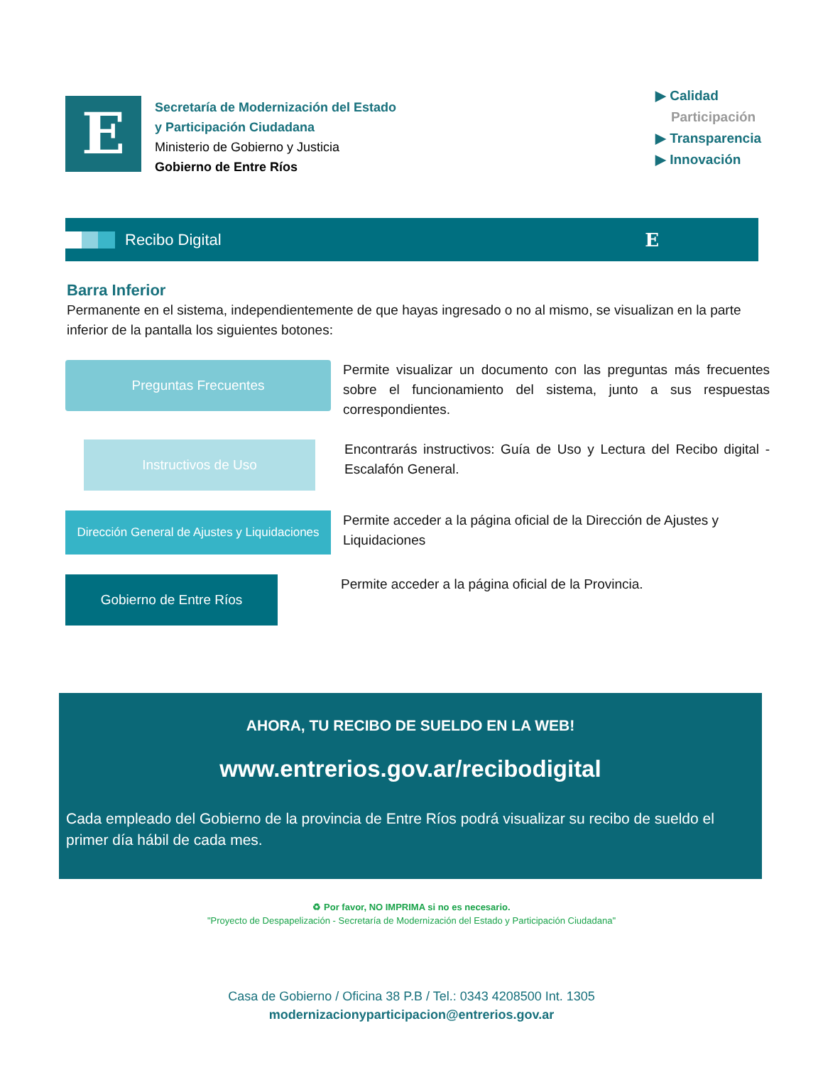E
Secretaría de Modernización del Estado
y Participación Ciudadana
Ministerio de Gobierno y Justicia
Gobierno de Entre Ríos
▶ Calidad
Participación
▶ Transparencia
▶ Innovación
Recibo Digital
E
Barra Inferior
Permanente en el sistema, independientemente de que hayas ingresado o no al mismo, se visualizan en la parte inferior de la pantalla los siguientes botones:
Preguntas Frecuentes
Permite visualizar un documento con las preguntas más frecuentes sobre el funcionamiento del sistema, junto a sus respuestas correspondientes.
Instructivos de Uso
Encontrarás instructivos: Guía de Uso y Lectura del Recibo digital - Escalafón General.
Dirección General de Ajustes y Liquidaciones
Permite acceder a la página oficial de la Dirección de Ajustes y Liquidaciones
Gobierno de Entre Ríos
Permite acceder a la página oficial de la Provincia.
AHORA, TU RECIBO DE SUELDO EN LA WEB!
www.entrerios.gov.ar/recibodigital
Cada empleado del Gobierno de la provincia de Entre Ríos podrá visualizar su recibo de sueldo el primer día hábil de cada mes.
♻ Por favor, NO IMPRIMA si no es necesario.
"Proyecto de Despapelización - Secretaría de Modernización del Estado y Participación Ciudadana"
Casa de Gobierno / Oficina 38 P.B / Tel.: 0343 4208500 Int. 1305
modernizacionyparticipacion@entrerios.gov.ar